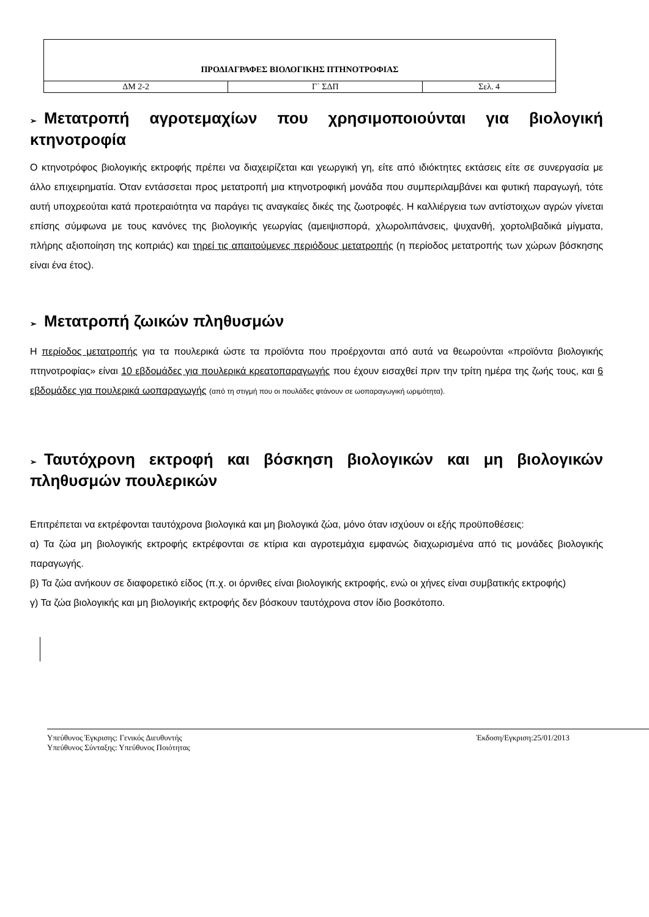| ΠΡΟΔΙΑΓΡΑΦΕΣ ΒΙΟΛΟΓΙΚΗΣ ΠΤΗΝΟΤΡΟΦΙΑΣ | | |
| ΔΜ 2-2 | Γ` ΣΔΠ | Σελ. 4 |
➢ Μετατροπή αγροτεμαχίων που χρησιμοποιούνται για βιολογική κτηνοτροφία
Ο κτηνοτρόφος βιολογικής εκτροφής πρέπει να διαχειρίζεται και γεωργική γη, είτε από ιδιόκτητες εκτάσεις είτε σε συνεργασία με άλλο επιχειρηματία. Όταν εντάσσεται προς μετατροπή μια κτηνοτροφική μονάδα που συμπεριλαμβάνει και φυτική παραγωγή, τότε αυτή υποχρεούται κατά προτεραιότητα να παράγει τις αναγκαίες δικές της ζωοτροφές. Η καλλιέργεια των αντίστοιχων αγρών γίνεται επίσης σύμφωνα με τους κανόνες της βιολογικής γεωργίας (αμειψισπορά, χλωρολιπάνσεις, ψυχανθή, χορτολιβαδικά μίγματα, πλήρης αξιοποίηση της κοπριάς) και τηρεί τις απαιτούμενες περιόδους μετατροπής (η περίοδος μετατροπής των χώρων βόσκησης είναι ένα έτος).
➢ Μετατροπή ζωικών πληθυσμών
Η περίοδος μετατροπής για τα πουλερικά ώστε τα προϊόντα που προέρχονται από αυτά να θεωρούνται «προϊόντα βιολογικής πτηνοτροφίας» είναι 10 εβδομάδες για πουλερικά κρεατοπαραγωγής που έχουν εισαχθεί πριν την τρίτη ημέρα της ζωής τους, και 6 εβδομάδες για πουλερικά ωοπαραγωγής (από τη στιγμή που οι πουλάδες φτάνουν σε ωοπαραγωγική ωριμότητα).
➢ Ταυτόχρονη εκτροφή και βόσκηση βιολογικών και μη βιολογικών πληθυσμών πουλερικών
Επιτρέπεται να εκτρέφονται ταυτόχρονα βιολογικά και μη βιολογικά ζώα, μόνο όταν ισχύουν οι εξής προϋποθέσεις:
α) Τα ζώα μη βιολογικής εκτροφής εκτρέφονται σε κτίρια και αγροτεμάχια εμφανώς διαχωρισμένα από τις μονάδες βιολογικής παραγωγής.
β) Τα ζώα ανήκουν σε διαφορετικό είδος (π.χ. οι όρνιθες είναι βιολογικής εκτροφής, ενώ οι χήνες είναι συμβατικής εκτροφής)
γ) Τα ζώα βιολογικής και μη βιολογικής εκτροφής δεν βόσκουν ταυτόχρονα στον ίδιο βοσκότοπο.
Υπεύθυνος Έγκρισης: Γενικός Διευθυντής
Υπεύθυνος Σύνταξης: Υπεύθυνος Ποιότητας
Έκδοση/Εγκριση:25/01/2013